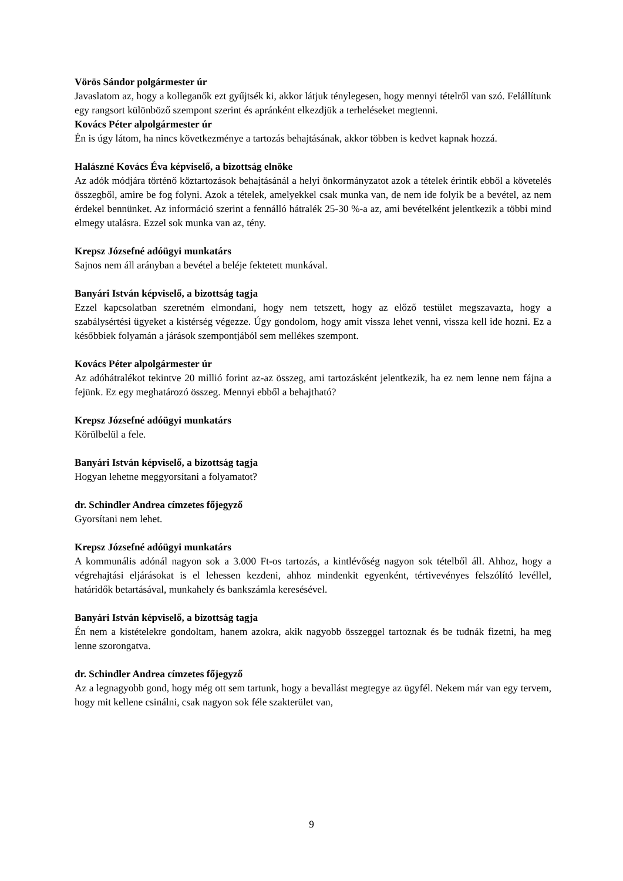Vörös Sándor polgármester úr
Javaslatom az, hogy a kolleganők ezt gyűjtsék ki, akkor látjuk ténylegesen, hogy mennyi tételről van szó. Felállítunk egy rangsort különböző szempont szerint és apránként elkezdjük a terheléseket megtenni.
Kovács Péter alpolgármester úr
Én is úgy látom, ha nincs következménye a tartozás behajtásának, akkor többen is kedvet kapnak hozzá.
Halászné Kovács Éva képviselő, a bizottság elnöke
Az adók módjára történő köztartozások behajtásánál a helyi önkormányzatot azok a tételek érintik ebből a követelés összegből, amire be fog folyni. Azok a tételek, amelyekkel csak munka van, de nem ide folyik be a bevétel, az nem érdekel bennünket. Az információ szerint a fennálló hátralék 25-30 %-a az, ami bevételként jelentkezik a többi mind elmegy utalásra. Ezzel sok munka van az, tény.
Krepsz Józsefné adóügyi munkatárs
Sajnos nem áll arányban a bevétel a beléje fektetett munkával.
Banyári István képviselő, a bizottság tagja
Ezzel kapcsolatban szeretném elmondani, hogy nem tetszett, hogy az előző testület megszavazta, hogy a szabálysértési ügyeket a kistérség végezze. Úgy gondolom, hogy amit vissza lehet venni, vissza kell ide hozni. Ez a későbbiek folyamán a járások szempontjából sem mellékes szempont.
Kovács Péter alpolgármester úr
Az adóhátralékot tekintve 20 millió forint az-az összeg, ami tartozásként jelentkezik, ha ez nem lenne nem fájna a fejünk. Ez egy meghatározó összeg. Mennyi ebből a behajtható?
Krepsz Józsefné adóügyi munkatárs
Körülbelül a fele.
Banyári István képviselő, a bizottság tagja
Hogyan lehetne meggyorsítani a folyamatot?
dr. Schindler Andrea címzetes főjegyző
Gyorsítani nem lehet.
Krepsz Józsefné adóügyi munkatárs
A kommunális adónál nagyon sok a 3.000 Ft-os tartozás, a kintlévőség nagyon sok tételből áll. Ahhoz, hogy a végrehajtási eljárásokat is el lehessen kezdeni, ahhoz mindenkit egyenként, tértivevényes felszólító levéllel, határidők betartásával, munkahely és bankszámla keresésével.
Banyári István képviselő, a bizottság tagja
Én nem a kistételekre gondoltam, hanem azokra, akik nagyobb összeggel tartoznak és be tudnák fizetni, ha meg lenne szorongatva.
dr. Schindler Andrea címzetes főjegyző
Az a legnagyobb gond, hogy még ott sem tartunk, hogy a bevallást megtegye az ügyfél. Nekem már van egy tervem, hogy mit kellene csinálni, csak nagyon sok féle szakterület van,
9